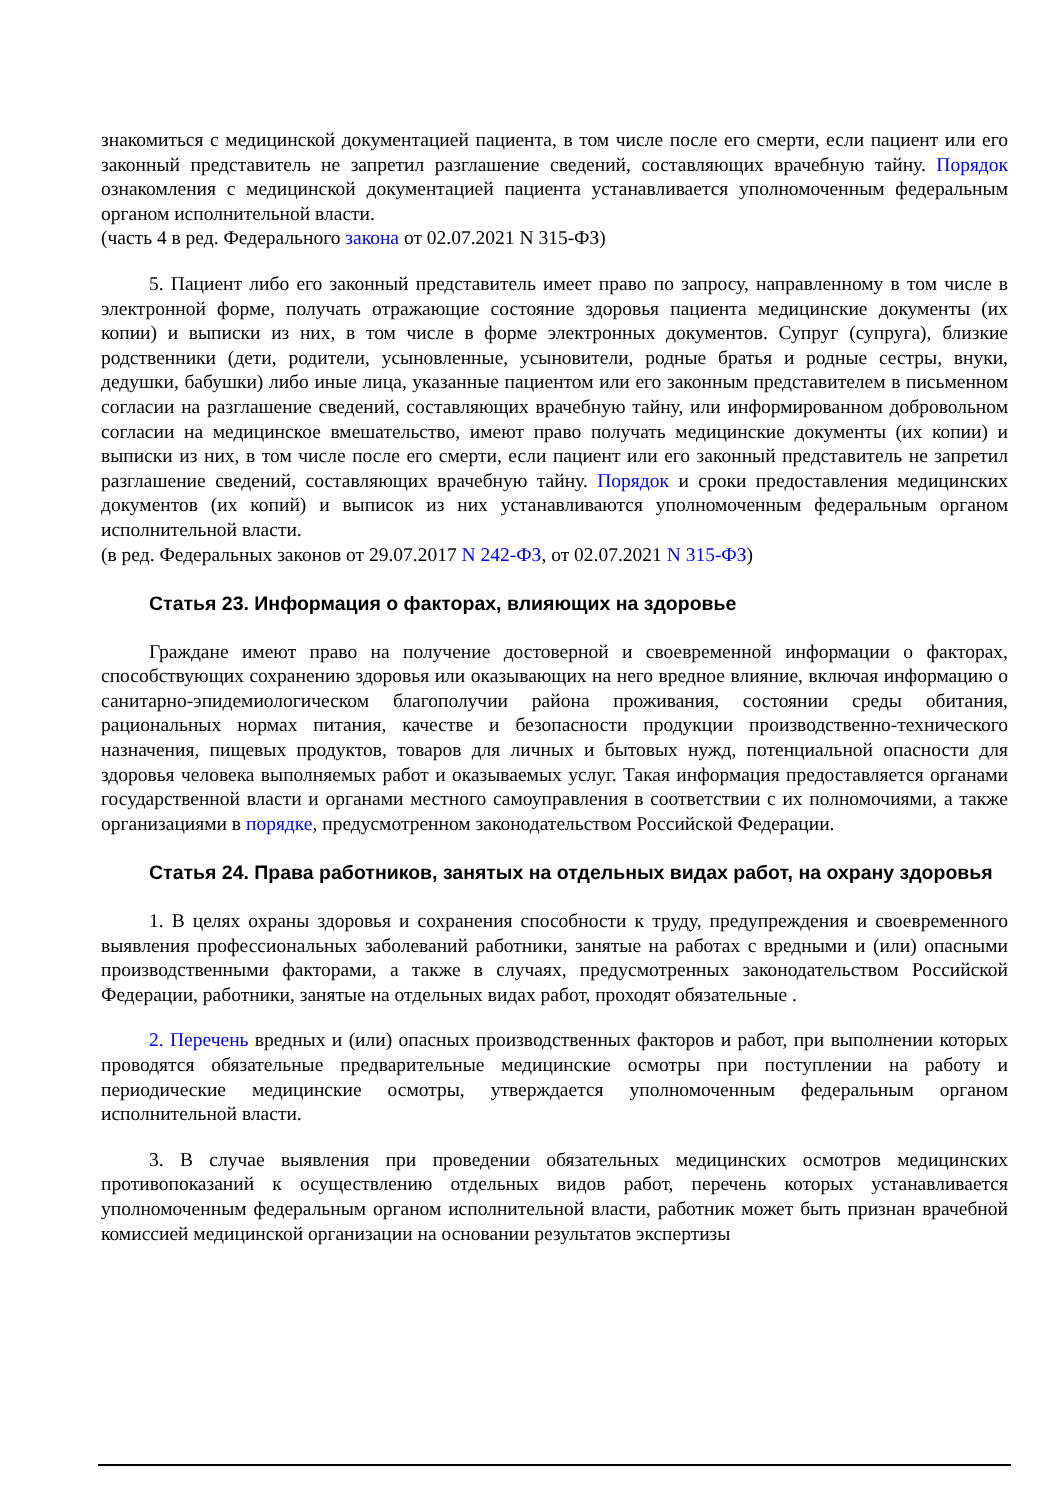знакомиться с медицинской документацией пациента, в том числе после его смерти, если пациент или его законный представитель не запретил разглашение сведений, составляющих врачебную тайну. Порядок ознакомления с медицинской документацией пациента устанавливается уполномоченным федеральным органом исполнительной власти.
(часть 4 в ред. Федерального закона от 02.07.2021 N 315-ФЗ)
5. Пациент либо его законный представитель имеет право по запросу, направленному в том числе в электронной форме, получать отражающие состояние здоровья пациента медицинские документы (их копии) и выписки из них, в том числе в форме электронных документов. Супруг (супруга), близкие родственники (дети, родители, усыновленные, усыновители, родные братья и родные сестры, внуки, дедушки, бабушки) либо иные лица, указанные пациентом или его законным представителем в письменном согласии на разглашение сведений, составляющих врачебную тайну, или информированном добровольном согласии на медицинское вмешательство, имеют право получать медицинские документы (их копии) и выписки из них, в том числе после его смерти, если пациент или его законный представитель не запретил разглашение сведений, составляющих врачебную тайну. Порядок и сроки предоставления медицинских документов (их копий) и выписок из них устанавливаются уполномоченным федеральным органом исполнительной власти.
(в ред. Федеральных законов от 29.07.2017 N 242-ФЗ, от 02.07.2021 N 315-ФЗ)
Статья 23. Информация о факторах, влияющих на здоровье
Граждане имеют право на получение достоверной и своевременной информации о факторах, способствующих сохранению здоровья или оказывающих на него вредное влияние, включая информацию о санитарно-эпидемиологическом благополучии района проживания, состоянии среды обитания, рациональных нормах питания, качестве и безопасности продукции производственно-технического назначения, пищевых продуктов, товаров для личных и бытовых нужд, потенциальной опасности для здоровья человека выполняемых работ и оказываемых услуг. Такая информация предоставляется органами государственной власти и органами местного самоуправления в соответствии с их полномочиями, а также организациями в порядке, предусмотренном законодательством Российской Федерации.
Статья 24. Права работников, занятых на отдельных видах работ, на охрану здоровья
1. В целях охраны здоровья и сохранения способности к труду, предупреждения и своевременного выявления профессиональных заболеваний работники, занятые на работах с вредными и (или) опасными производственными факторами, а также в случаях, предусмотренных законодательством Российской Федерации, работники, занятые на отдельных видах работ, проходят обязательные .
2. Перечень вредных и (или) опасных производственных факторов и работ, при выполнении которых проводятся обязательные предварительные медицинские осмотры при поступлении на работу и периодические медицинские осмотры, утверждается уполномоченным федеральным органом исполнительной власти.
3. В случае выявления при проведении обязательных медицинских осмотров медицинских противопоказаний к осуществлению отдельных видов работ, перечень которых устанавливается уполномоченным федеральным органом исполнительной власти, работник может быть признан врачебной комиссией медицинской организации на основании результатов экспертизы